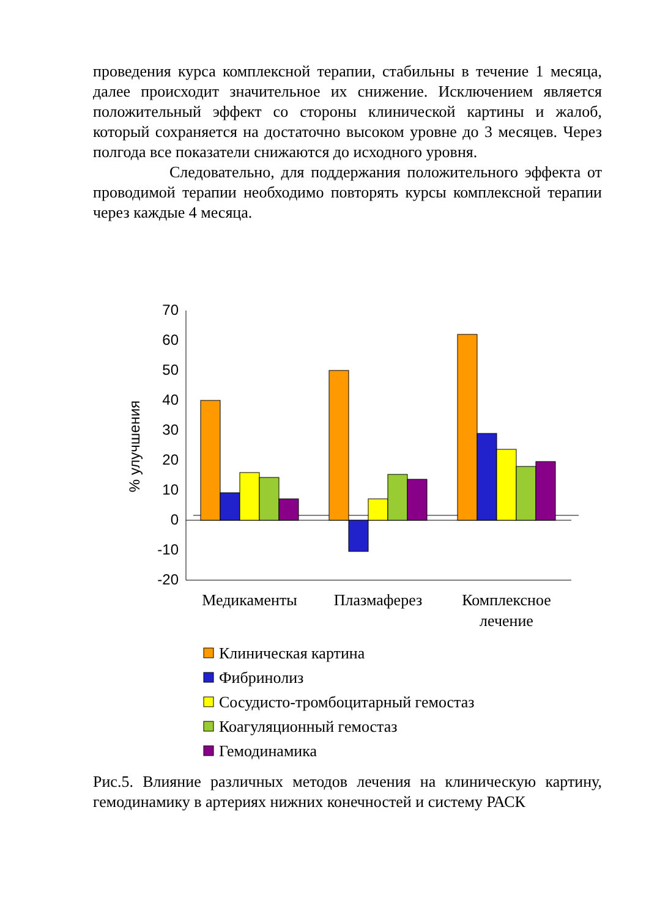проведения курса комплексной терапии, стабильны в течение 1 месяца, далее происходит значительное их снижение. Исключением является положительный эффект со стороны клинической картины и жалоб, который сохраняется на достаточно высоком уровне до 3 месяцев. Через полгода все показатели снижаются до исходного уровня.
Следовательно, для поддержания положительного эффекта от проводимой терапии необходимо повторять курсы комплексной терапии через каждые 4 месяца.
70
60
50
40
30
20
10
0
-10
-20
% улучшения
Медикаменты
Плазмаферез
Комплексное
лечение
Клиническая картина
Фибринолиз
Сосудисто-тромбоцитарный гемостаз
Коагуляционный гемостаз
Гемодинамика
Рис.5. Влияние различных методов лечения на клиническую картину, гемодинамику в артериях нижних конечностей и систему РАСК